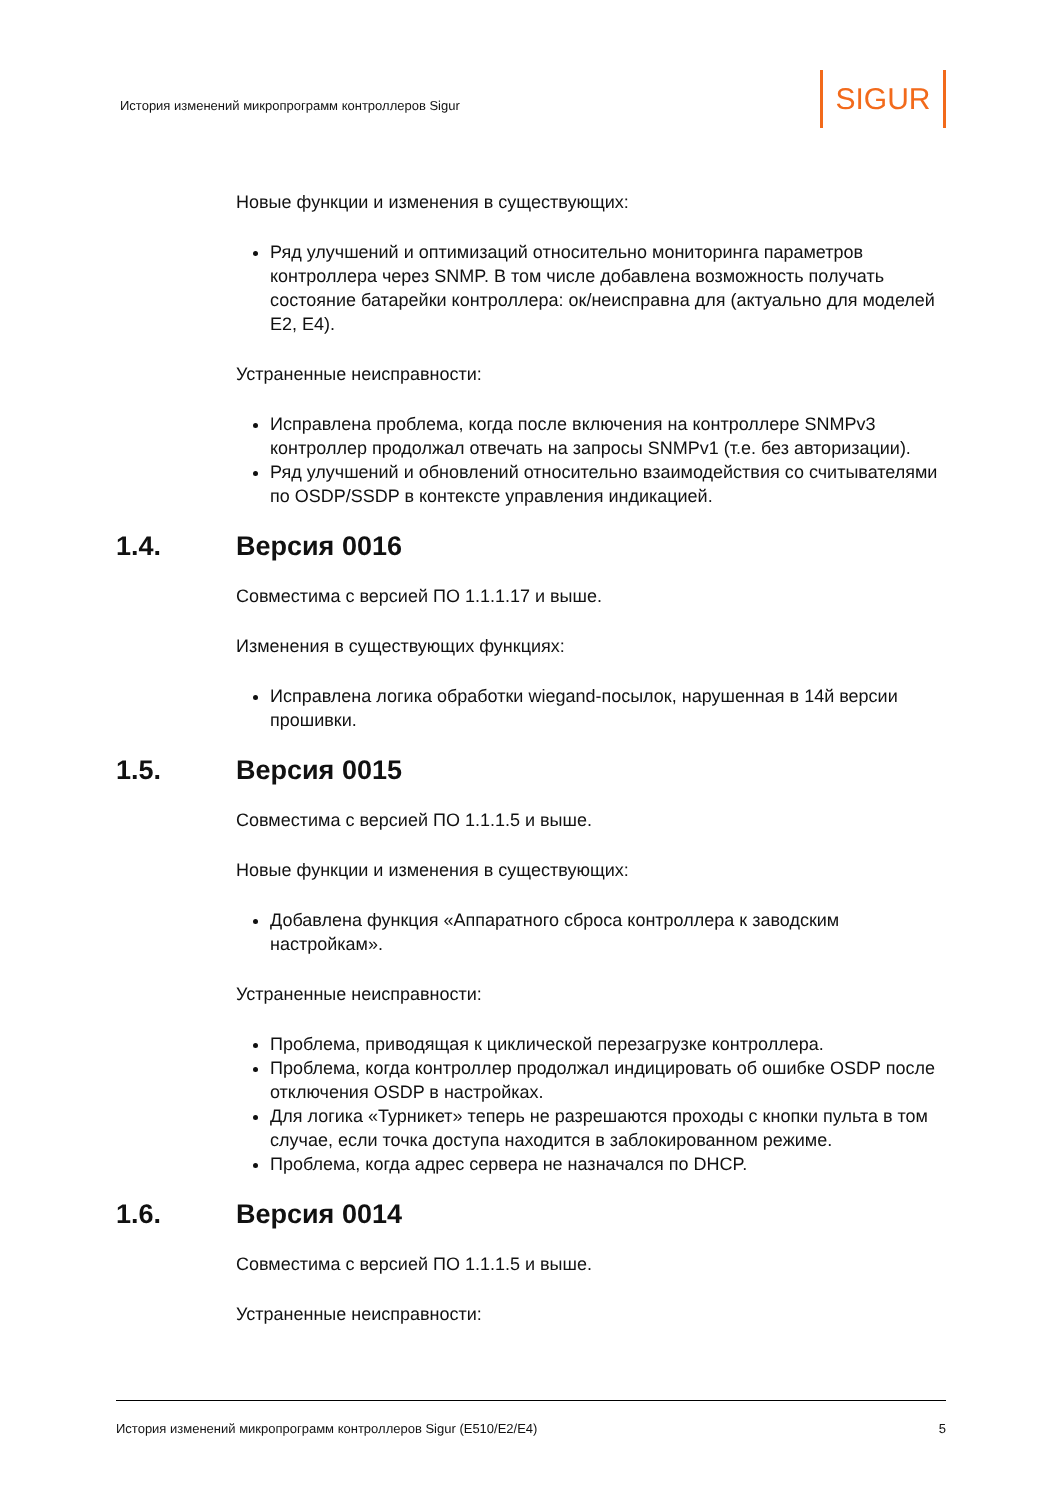История изменений микропрограмм контроллеров Sigur
SIGUR
Новые функции и изменения в существующих:
Ряд улучшений и оптимизаций относительно мониторинга параметров контроллера через SNMP. В том числе добавлена возможность получать состояние батарейки контроллера: ок/неисправна для (актуально для моделей E2, E4).
Устраненные неисправности:
Исправлена проблема, когда после включения на контроллере SNMPv3 контроллер продолжал отвечать на запросы SNMPv1 (т.е. без авторизации).
Ряд улучшений и обновлений относительно взаимодействия со считывателями по OSDP/SSDP в контексте управления индикацией.
1.4. Версия 0016
Совместима с версией ПО 1.1.1.17 и выше.
Изменения в существующих функциях:
Исправлена логика обработки wiegand-посылок, нарушенная в 14й версии прошивки.
1.5. Версия 0015
Совместима с версией ПО 1.1.1.5 и выше.
Новые функции и изменения в существующих:
Добавлена функция «Аппаратного сброса контроллера к заводским настройкам».
Устраненные неисправности:
Проблема, приводящая к циклической перезагрузке контроллера.
Проблема, когда контроллер продолжал индицировать об ошибке OSDP после отключения OSDP в настройках.
Для логика «Турникет» теперь не разрешаются проходы с кнопки пульта в том случае, если точка доступа находится в заблокированном режиме.
Проблема, когда адрес сервера не назначался по DHCP.
1.6. Версия 0014
Совместима с версией ПО 1.1.1.5 и выше.
Устраненные неисправности:
История изменений микропрограмм контроллеров Sigur (E510/E2/E4) 5